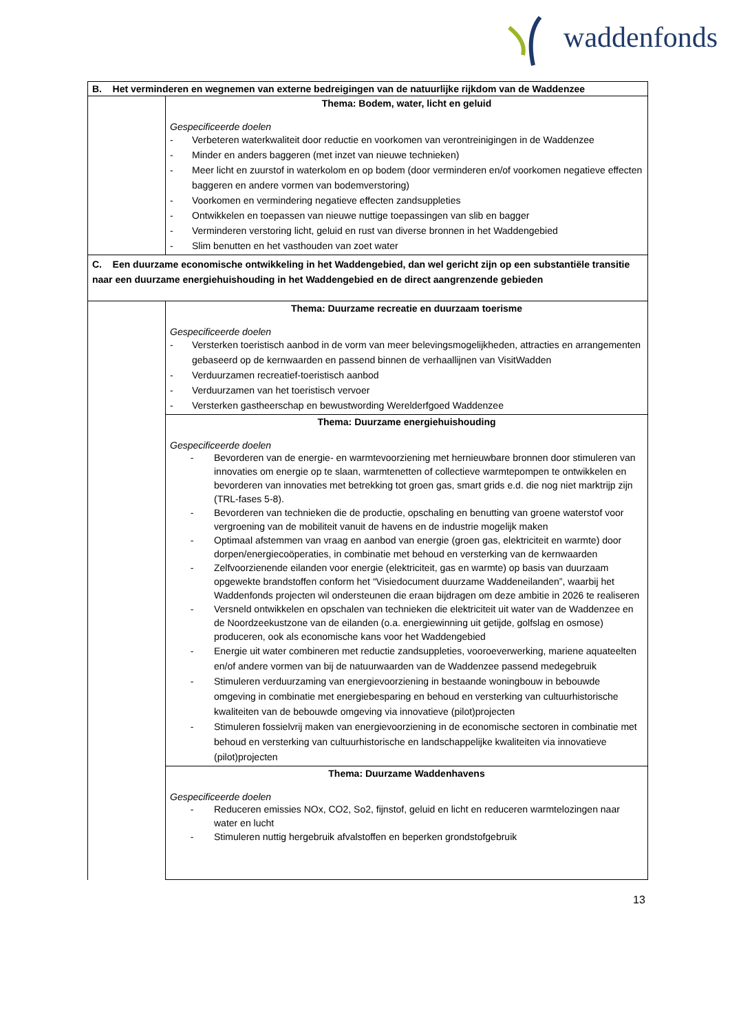waddenfonds
| B. Het verminderen en wegnemen van externe bedreigingen van de natuurlijke rijkdom van de Waddenzee | |
| | Thema: Bodem, water, licht en geluid Gespecificeerde doelen - Verbeteren waterkwaliteit door reductie en voorkomen van verontreinigingen in de Waddenzee - Minder en anders baggeren (met inzet van nieuwe technieken) - Meer licht en zuurstof in waterkolom en op bodem (door verminderen en/of voorkomen negatieve effecten baggeren en andere vormen van bodemverstoring) - Voorkomen en vermindering negatieve effecten zandsuppleties - Ontwikkelen en toepassen van nieuwe nuttige toepassingen van slib en bagger - Verminderen verstoring licht, geluid en rust van diverse bronnen in het Waddengebied - Slim benutten en het vasthouden van zoet water |
| C. Een duurzame economische ontwikkeling in het Waddengebied, dan wel gericht zijn op een substantiële transitie naar een duurzame energiehuishouding in het Waddengebied en de direct aangrenzende gebieden | |
| | Thema: Duurzame recreatie en duurzaam toerisme Gespecificeerde doelen - Versterken toeristisch aanbod in de vorm van meer belevingsmogelijkheden, attracties en arrangementen gebaseerd op de kernwaarden en passend binnen de verhaallijnen van VisitWadden - Verduurzamen recreatief-toeristisch aanbod - Verduurzamen van het toeristisch vervoer - Versterken gastheerschap en bewustwording Werelderfgoed Waddenzee |
| | Thema: Duurzame energiehuishouding Gespecificeerde doelen - Bevorderen van de energie- en warmtevoorziening met hernieuwbare bronnen door stimuleren van innovaties om energie op te slaan, warmtenetten of collectieve warmtepompen te ontwikkelen en bevorderen van innovaties met betrekking tot groen gas, smart grids e.d. die nog niet marktrijp zijn (TRL-fases 5-8). - Bevorderen van technieken die de productie, opschaling en benutting van groene waterstof voor vergroening van de mobiliteit vanuit de havens en de industrie mogelijk maken - Optimaal afstemmen van vraag en aanbod van energie (groen gas, elektriciteit en warmte) door dorpen/energiecoöperaties, in combinatie met behoud en versterking van de kernwaarden - Zelfvoorzienende eilanden voor energie (elektriciteit, gas en warmte) op basis van duurzaam opgewekte brandstoffen conform het “Visiedocument duurzame Waddeneilanden”, waarbij het Waddenfonds projecten wil ondersteunen die eraan bijdragen om deze ambitie in 2026 te realiseren - Versneld ontwikkelen en opschalen van technieken die elektriciteit uit water van de Waddenzee en de Noordzeekustzone van de eilanden (o.a. energiewinning uit getijde, golfslag en osmose) produceren, ook als economische kans voor het Waddengebied - Energie uit water combineren met reductie zandsuppleties, vooroeverwerking, mariene aquateelten en/of andere vormen van bij de natuurwaarden van de Waddenzee passend medegebruik - Stimuleren verduurzaming van energievoorziening in bestaande woningbouw in bebouwde omgeving in combinatie met energiebesparing en behoud en versterking van cultuurhistorische kwaliteiten van de bebouwde omgeving via innovatieve (pilot)projecten - Stimuleren fossielvrij maken van energievoorziening in de economische sectoren in combinatie met behoud en versterking van cultuurhistorische en landschappelijke kwaliteiten via innovatieve (pilot)projecten |
| | Thema: Duurzame Waddenhavens Gespecificeerde doelen - Reduceren emissies NOx, CO2, So2, fijnstof, geluid en licht en reduceren warmtelozingen naar water en lucht - Stimuleren nuttig hergebruik afvalstoffen en beperken grondstofgebruik |
13